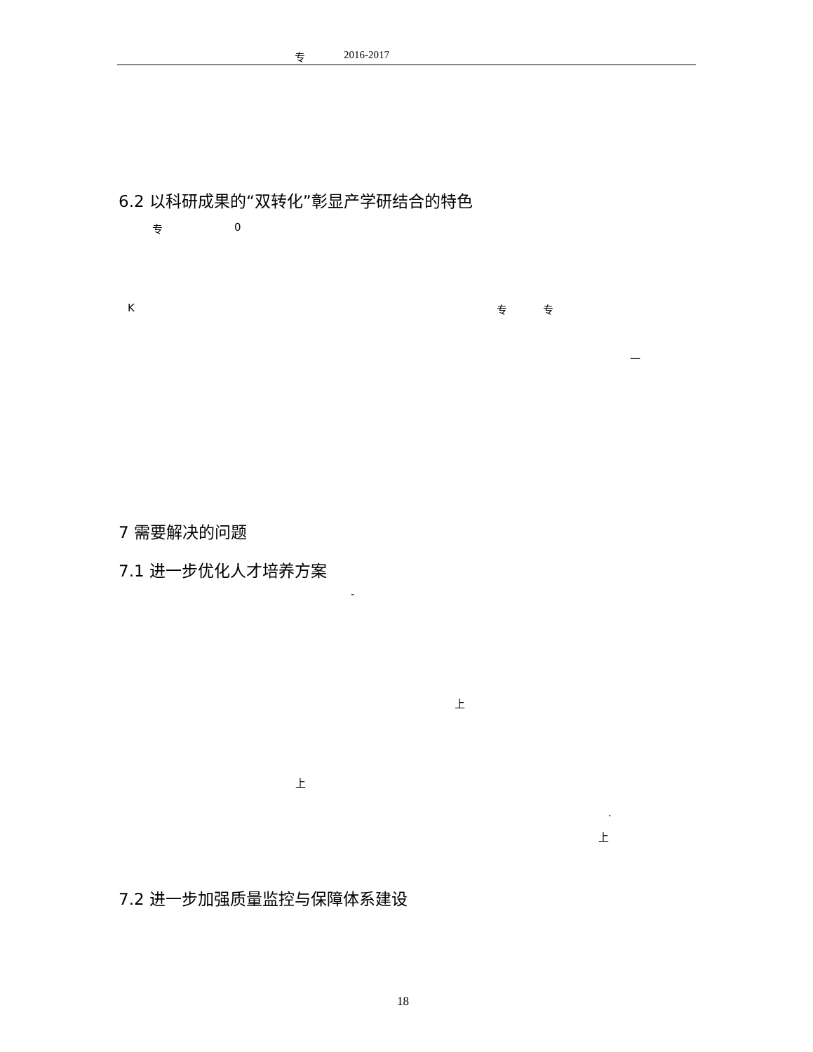专 2016-2017
6.2 以科研成果的“双转化”彰显产学研结合的特色
专 0
K 专 专
一
7 需要解决的问题
7.1 进一步优化人才培养方案
-
上
上
.
上
7.2 进一步加强质量监控与保障体系建设
18